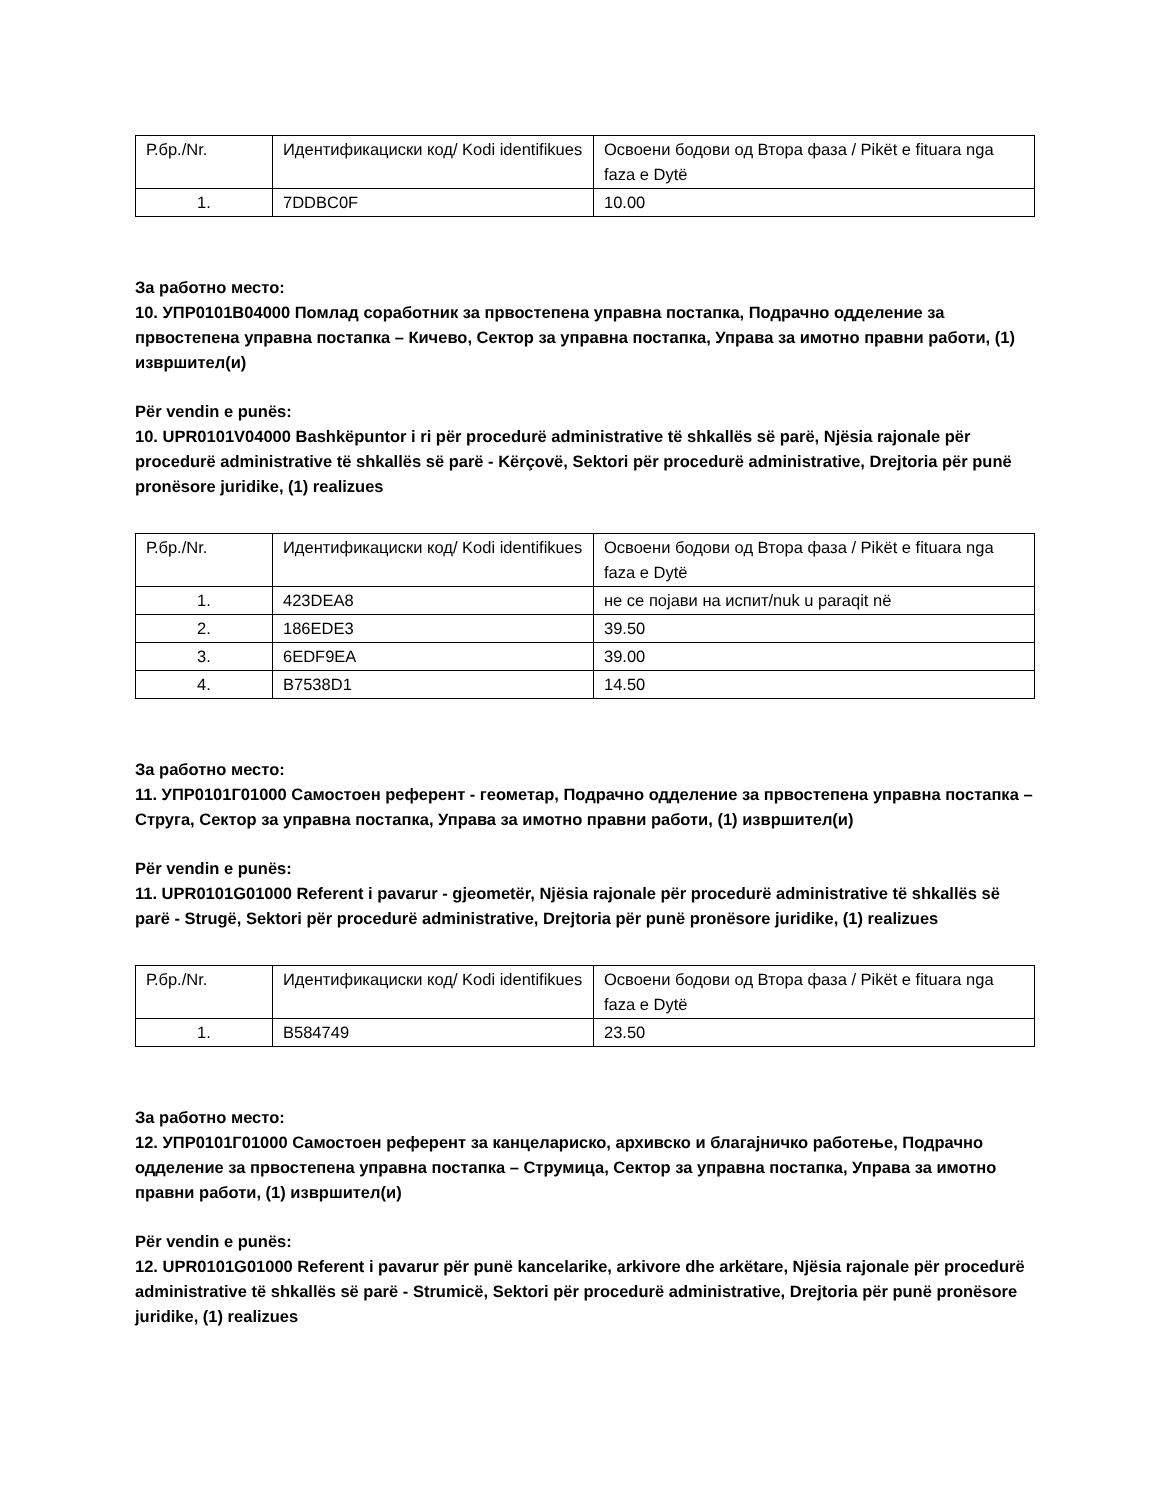| Р.бр./Nr. | Идентификациски код/ Kodi identifikues | Освоени бодови од Втора фаза / Pikët e fituara nga faza e Dytë |
| 1. | 7DDBC0F | 10.00 |
За работно место:
10. УПР0101В04000 Помлад соработник за првостепена управна постапка, Подрачно одделение за првостепена управна постапка – Кичево, Сектор за управна постапка, Управа за имотно правни работи, (1) извршител(и)
Për vendin e punës:
10. UPR0101V04000 Bashkëpuntor i ri për procedurë administrative të shkallës së parë, Njësia rajonale për procedurë administrative të shkallës së parë - Kërçovë, Sektori për procedurë administrative, Drejtoria për punë pronësore juridike, (1) realizues
| Р.бр./Nr. | Идентификациски код/ Kodi identifikues | Освоени бодови од Втора фаза / Pikët e fituara nga faza e Dytë |
| 1. | 423DEA8 | не се појави на испит/nuk u paraqit në |
| 2. | 186EDE3 | 39.50 |
| 3. | 6EDF9EA | 39.00 |
| 4. | B7538D1 | 14.50 |
За работно место:
11. УПР0101Г01000 Самостоен референт - геометар, Подрачно одделение за првостепена управна постапка – Струга, Сектор за управна постапка, Управа за имотно правни работи, (1) извршител(и)
Për vendin e punës:
11. UPR0101G01000 Referent i pavarur - gjeometër, Njësia rajonale për procedurë administrative të shkallës së parë - Strugë, Sektori për procedurë administrative, Drejtoria për punë pronësore juridike, (1) realizues
| Р.бр./Nr. | Идентификациски код/ Kodi identifikues | Освоени бодови од Втора фаза / Pikët e fituara nga faza e Dytë |
| 1. | B584749 | 23.50 |
За работно место:
12. УПР0101Г01000 Самостоен референт за канцелариско, архивско и благајничко работење, Подрачно одделение за првостепена управна постапка – Струмица, Сектор за управна постапка, Управа за имотно правни работи, (1) извршител(и)
Për vendin e punës:
12. UPR0101G01000 Referent i pavarur për punë kancelarike, arkivore dhe arkëtare, Njësia rajonale për procedurë administrative të shkallës së parë - Strumicë, Sektori për procedurë administrative, Drejtoria për punë pronësore juridike, (1) realizues